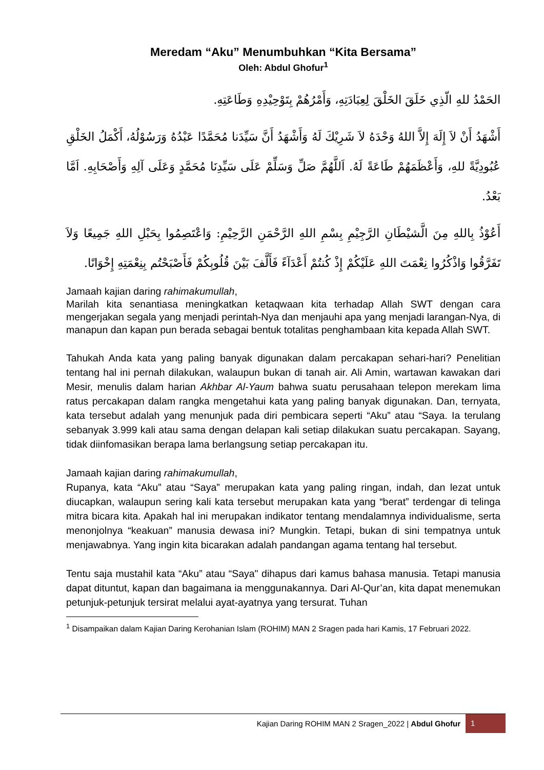Meredam “Aku” Menumbuhkan “Kita Bersama”
Oleh: Abdul Ghofur<sup>1</sup>
الحَمْدُ للهِ الّذِي خَلَقَ الخَلْقَ لِعِبَادَتِهِ، وَأَمْرُهُمْ بِتَوْحِيْدِهِ وَطَاعَتِهِ.
أَشْهَدُ أَنْ لاَ إِلَهَ إِلاَّ اللهُ وَحْدَهُ لاَ شَرِيْكَ لَهُ وَأَشْهَدُ أَنَّ سَيِّدَنا مُحَمَّدًا عَبْدُهُ وَرَسُوْلُهُ، أَكْمَلُ الخَلْقِ عُبُودِيَّةً للهِ، وَأَعْظَمَهُمْ طَاعَةً لَهُ. اَللَّهُمَّ صَلِّ وَسَلِّمْ عَلَى سَيِّدِنَا مُحَمَّدٍ وَعَلَى آلِهِ وَأَصْحَابِهِ. اَمَّا بَعْدُ.
أَعُوْذُ بِاللهِ مِنَ الَّشيْطَانِ الرَّجِيْمِ بِسْمِ اللهِ الرَّحْمَنِ الرَّحِيْمِ: وَاعْتَصِمُوا بِحَبْلِ اللهِ جَمِيعًا وَلاَ تَفَرَّقُوا وَاذْكُرُوا نِعْمَتَ اللهِ عَلَيْكُمْ إِذْ كُنتُمْ أَعْدَآءً فَأَلَّفَ بَيْنَ قُلُوبِكُمْ فَأَصْبَحْتُم بِنِعْمَتِهِ إِخْوَانًا.
Jamaah kajian daring rahimakumullah,
Marilah kita senantiasa meningkatkan ketaqwaan kita terhadap Allah SWT dengan cara mengerjakan segala yang menjadi perintah-Nya dan menjauhi apa yang menjadi larangan-Nya, di manapun dan kapan pun berada sebagai bentuk totalitas penghambaan kita kepada Allah SWT.
Tahukah Anda kata yang paling banyak digunakan dalam percakapan sehari-hari? Penelitian tentang hal ini pernah dilakukan, walaupun bukan di tanah air. Ali Amin, wartawan kawakan dari Mesir, menulis dalam harian Akhbar Al-Yaum bahwa suatu perusahaan telepon merekam lima ratus percakapan dalam rangka mengetahui kata yang paling banyak digunakan. Dan, ternyata, kata tersebut adalah yang menunjuk pada diri pembicara seperti “Aku” atau “Saya. Ia terulang sebanyak 3.999 kali atau sama dengan delapan kali setiap dilakukan suatu percakapan. Sayang, tidak diinfomasikan berapa lama berlangsung setiap percakapan itu.
Jamaah kajian daring rahimakumullah,
Rupanya, kata “Aku” atau “Saya” merupakan kata yang paling ringan, indah, dan lezat untuk diucapkan, walaupun sering kali kata tersebut merupakan kata yang “berat” terdengar di telinga mitra bicara kita. Apakah hal ini merupakan indikator tentang mendalamnya individualisme, serta menonjolnya “keakuan” manusia dewasa ini? Mungkin. Tetapi, bukan di sini tempatnya untuk menjawabnya. Yang ingin kita bicarakan adalah pandangan agama tentang hal tersebut.
Tentu saja mustahil kata “Aku” atau “Saya" dihapus dari kamus bahasa manusia. Tetapi manusia dapat dituntut, kapan dan bagaimana ia menggunakannya. Dari Al-Qur’an, kita dapat menemukan petunjuk-petunjuk tersirat melalui ayat-ayatnya yang tersurat. Tuhan
<sup>1</sup> Disampaikan dalam Kajian Daring Kerohanian Islam (ROHIM) MAN 2 Sragen pada hari Kamis, 17 Februari 2022.
Kajian Daring ROHIM MAN 2 Sragen_2022 | Abdul Ghofur 1